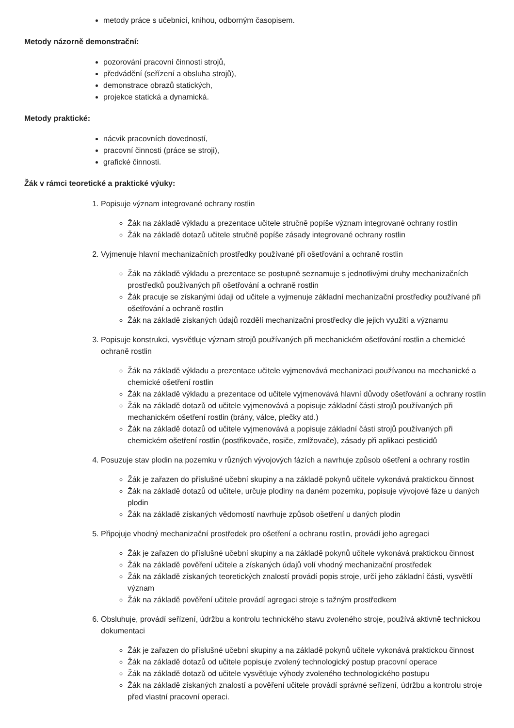metody práce s učebnicí, knihou, odborným časopisem.
Metody názorně demonstrační:
pozorování pracovní činnosti strojů,
předvádění (seřízení a obsluha strojů),
demonstrace obrazů statických,
projekce statická a dynamická.
Metody praktické:
nácvik pracovních dovedností,
pracovní činnosti (práce se stroji),
grafické činnosti.
Žák v rámci teoretické a praktické výuky:
1. Popisuje význam integrované ochrany rostlin
Žák na základě výkladu a prezentace učitele stručně popíše význam integrované ochrany rostlin
Žák na základě dotazů učitele stručně popíše zásady integrované ochrany rostlin
2. Vyjmenuje hlavní mechanizačních prostředky používané při ošetřování a ochraně rostlin
Žák na základě výkladu a prezentace se postupně seznamuje s jednotlivými druhy mechanizačních prostředků používaných při ošetřování a ochraně rostlin
Žák pracuje se získanými údaji od učitele a vyjmenuje základní mechanizační prostředky používané při ošetřování a ochraně rostlin
Žák na základě získaných údajů rozdělí mechanizační prostředky dle jejich využití a významu
3. Popisuje konstrukci, vysvětluje význam strojů používaných při mechanickém ošetřování rostlin a chemické ochraně rostlin
Žák na základě výkladu a prezentace učitele vyjmenovává mechanizaci používanou na mechanické a chemické ošetření rostlin
Žák na základě výkladu a prezentace od učitele vyjmenovává hlavní důvody ošetřování a ochrany rostlin
Žák na základě dotazů od učitele vyjmenovává a popisuje základní části strojů používaných při mechanickém ošetření rostlin (brány, válce, plečky atd.)
Žák na základě dotazů od učitele vyjmenovává a popisuje základní části strojů používaných při chemickém ošetření rostlin (postřikovače, rosiče, zmlžovače), zásady při aplikaci pesticidů
4. Posuzuje stav plodin na pozemku v různých vývojových fázích a navrhuje způsob ošetření a ochrany rostlin
Žák je zařazen do příslušné učební skupiny a na základě pokynů učitele vykonává praktickou činnost
Žák na základě dotazů od učitele, určuje plodiny na daném pozemku, popisuje vývojové fáze u daných plodin
Žák na základě získaných vědomostí navrhuje způsob ošetření u daných plodin
5. Připojuje vhodný mechanizační prostředek pro ošetření a ochranu rostlin, provádí jeho agregaci
Žák je zařazen do příslušné učební skupiny a na základě pokynů učitele vykonává praktickou činnost
Žák na základě pověření učitele a získaných údajů volí vhodný mechanizační prostředek
Žák na základě získaných teoretických znalostí provádí popis stroje, určí jeho základní části, vysvětlí význam
Žák na základě pověření učitele provádí agregaci stroje s tažným prostředkem
6. Obsluhuje, provádí seřízení, údržbu a kontrolu technického stavu zvoleného stroje, používá aktivně technickou dokumentaci
Žák je zařazen do příslušné učební skupiny a na základě pokynů učitele vykonává praktickou činnost
Žák na základě dotazů od učitele popisuje zvolený technologický postup pracovní operace
Žák na základě dotazů od učitele vysvětluje výhody zvoleného technologického postupu
Žák na základě získaných znalostí a pověření učitele provádí správné seřízení, údržbu a kontrolu stroje před vlastní pracovní operaci.